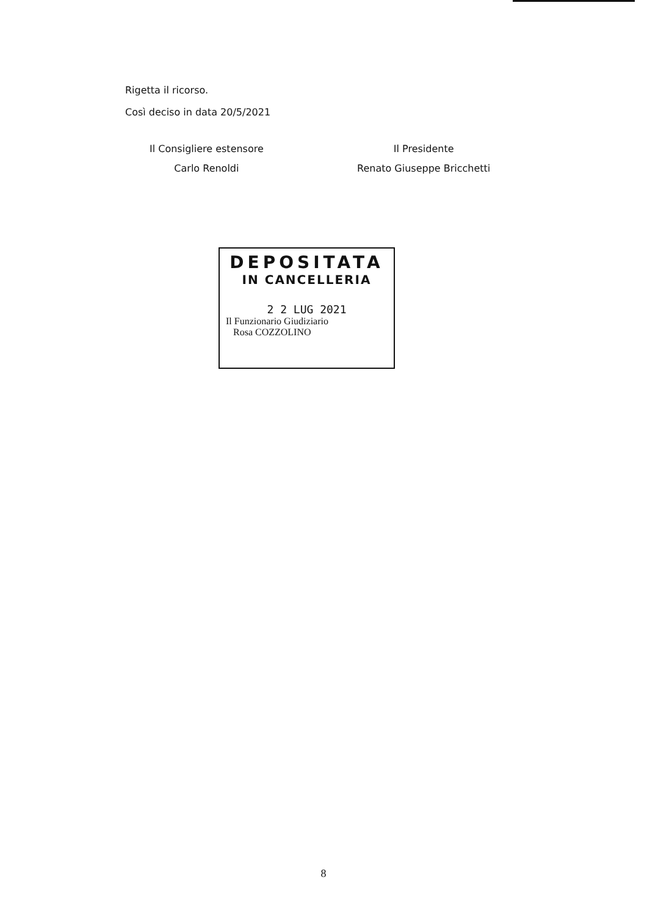Rigetta il ricorso.
Così deciso in data 20/5/2021
Il Consigliere estensore
Carlo Renoldi
Il Presidente
Renato Giuseppe Bricchetti
DEPOSITATA
IN CANCELLERIA
2 2 LUG 2021
Il Funzionario Giudiziario
Rosa COZZOLINO
8